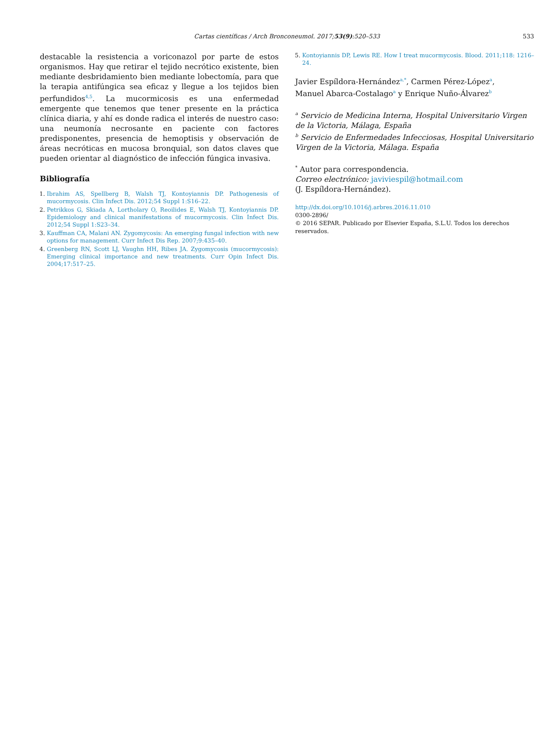Cartas científicas / Arch Bronconeumol. 2017;53(9):520–533
533
destacable la resistencia a voriconazol por parte de estos organismos. Hay que retirar el tejido necrótico existente, bien mediante desbridamiento bien mediante lobectomía, para que la terapia antifúngica sea eficaz y llegue a los tejidos bien perfundidos<sup>4,5</sup>. La mucormicosis es una enfermedad emergente que tenemos que tener presente en la práctica clínica diaria, y ahí es donde radica el interés de nuestro caso: una neumonía necrosante en paciente con factores predisponentes, presencia de hemoptisis y observación de áreas necróticas en mucosa bronquial, son datos claves que pueden orientar al diagnóstico de infección fúngica invasiva.
Bibliografía
1. Ibrahim AS, Spellberg B, Walsh TJ, Kontoyiannis DP. Pathogenesis of mucormycosis. Clin Infect Dis. 2012;54 Suppl 1:S16–22.
2. Petrikkos G, Skiada A, Lortholary O, Reoilides E, Walsh TJ, Kontoyiannis DP. Epidemiology and clinical manifestations of mucormycosis. Clin Infect Dis. 2012;54 Suppl 1:S23–34.
3. Kauffman CA, Malani AN. Zygomycosis: An emerging fungal infection with new options for management. Curr Infect Dis Rep. 2007;9:435–40.
4. Greenberg RN, Scott LJ, Vaughn HH, Ribes JA. Zygomycosis (mucormycosis): Emerging clinical importance and new treatments. Curr Opin Infect Dis. 2004;17:517–25.
5. Kontoyiannis DP, Lewis RE. How I treat mucormycosis. Blood. 2011;118: 1216–24.
Javier Espíldora-Hernández<sup>a,*</sup>, Carmen Pérez-López<sup>a</sup>,
Manuel Abarca-Costalago<sup>a</sup> y Enrique Nuño-Álvarez<sup>b</sup>
<sup>a</sup> Servicio de Medicina Interna, Hospital Universitario Virgen de la Victoria, Málaga, España
<sup>b</sup> Servicio de Enfermedades Infecciosas, Hospital Universitario Virgen de la Victoria, Málaga. España
<sup>*</sup> Autor para correspondencia.
Correo electrónico: javiviespil@hotmail.com
(J. Espíldora-Hernández).
http://dx.doi.org/10.1016/j.arbres.2016.11.010
0300-2896/
© 2016 SEPAR. Publicado por Elsevier España, S.L.U. Todos los derechos reservados.